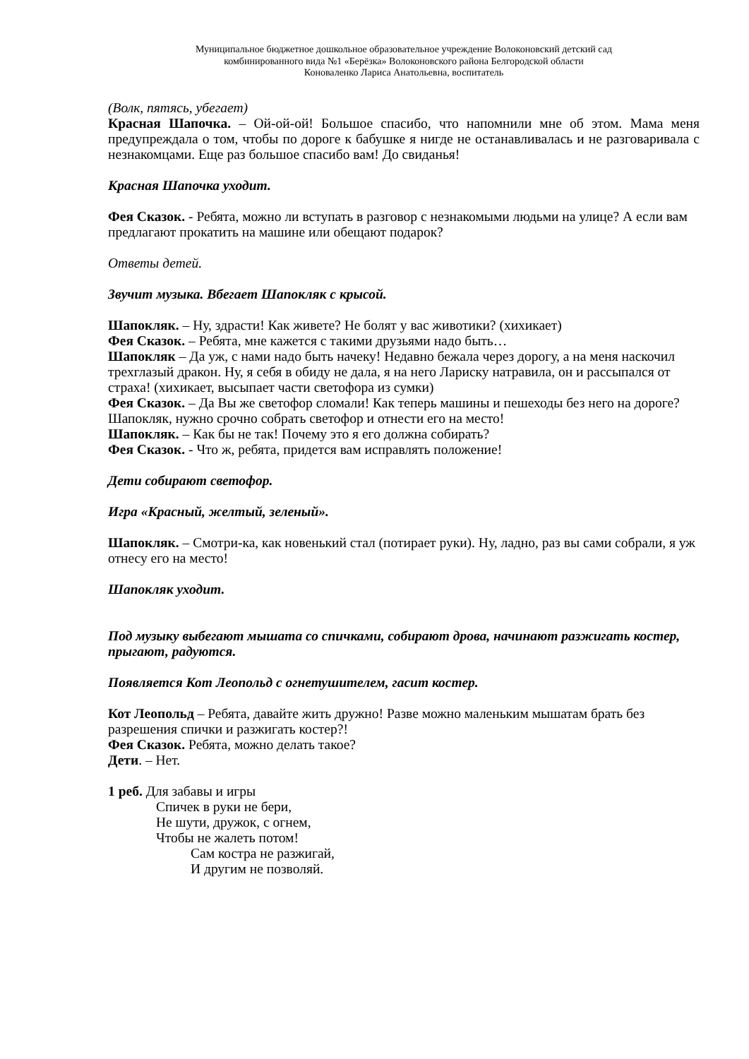Муниципальное бюджетное дошкольное образовательное учреждение Волоконовский детский сад
комбинированного вида №1 «Берёзка» Волоконовского района Белгородской области
Коноваленко Лариса Анатольевна, воспитатель
(Волк, пятясь, убегает)
Красная Шапочка. – Ой-ой-ой! Большое спасибо, что напомнили мне об этом. Мама меня предупреждала о том, чтобы по дороге к бабушке я нигде не останавливалась и не разговаривала с незнакомцами. Еще раз большое спасибо вам! До свиданья!
Красная Шапочка уходит.
Фея Сказок. - Ребята, можно ли вступать в разговор с незнакомыми людьми на улице? А если вам предлагают прокатить на машине или обещают подарок?
Ответы детей.
Звучит музыка. Вбегает Шапокляк с крысой.
Шапокляк. – Ну, здрасти! Как живете? Не болят у вас животики? (хихикает)
Фея Сказок. – Ребята, мне кажется с такими друзьями надо быть…
Шапокляк – Да уж, с нами надо быть начеку! Недавно бежала через дорогу, а на меня наскочил трехглазый дракон. Ну, я себя в обиду не дала, я на него Лариску натравила, он и рассыпался от страха! (хихикает, высыпает части светофора из сумки)
Фея Сказок. – Да Вы же светофор сломали! Как теперь машины и пешеходы без него на дороге? Шапокляк, нужно срочно собрать светофор и отнести его на место!
Шапокляк. – Как бы не так! Почему это я его должна собирать?
Фея Сказок. - Что ж, ребята, придется вам исправлять положение!
Дети собирают светофор.
Игра «Красный, желтый, зеленый».
Шапокляк. – Смотри-ка, как новенький стал (потирает руки). Ну, ладно, раз вы сами собрали, я уж отнесу его на место!
Шапокляк уходит.
Под музыку выбегают мышата со спичками, собирают дрова, начинают разжигать костер, прыгают, радуются.
Появляется Кот Леопольд с огнетушителем, гасит костер.
Кот Леопольд – Ребята, давайте жить дружно! Разве можно маленьким мышатам брать без разрешения спички и разжигать костер?!
Фея Сказок. Ребята, можно делать такое?
Дети. – Нет.
1 реб. Для забавы и игры
Спичек в руки не бери,
Не шути, дружок, с огнем,
Чтобы не жалеть потом!
Сам костра не разжигай,
И другим не позволяй.